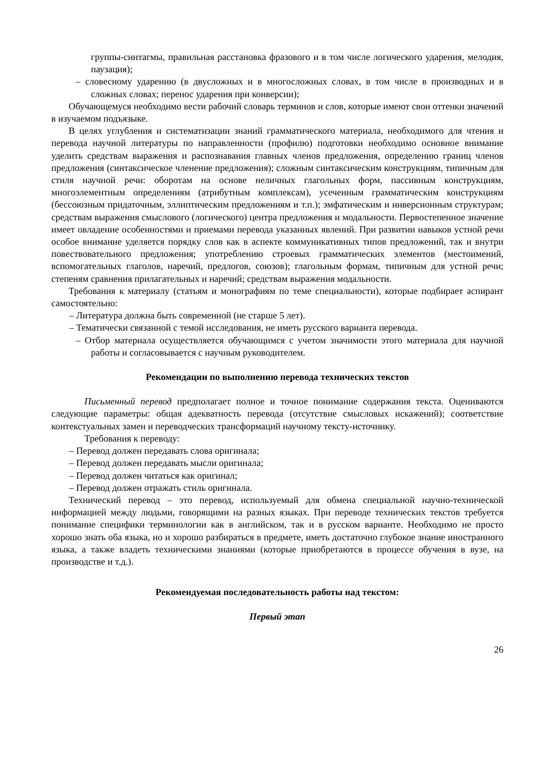группы-синтагмы, правильная расстановка фразового и в том числе логического ударения, мелодия, паузация);
– словесному ударению (в двусложных и в многосложных словах, в том числе в производных и в сложных словах; перенос ударения при конверсии);
Обучающемуся необходимо вести рабочий словарь терминов и слов, которые имеют свои оттенки значений в изучаемом подъязыке.
В целях углубления и систематизации знаний грамматического материала, необходимого для чтения и перевода научной литературы по направленности (профилю) подготовки необходимо основное внимание уделить средствам выражения и распознавания главных членов предложения, определению границ членов предложения (синтаксическое членение предложения); сложным синтаксическим конструкциям, типичным для стиля научной речи: оборотам на основе неличных глагольных форм, пассивным конструкциям, многоэлементным определениям (атрибутным комплексам), усеченным грамматическим конструкциям (бессоюзным придаточным, эллиптическим предложениям и т.п.); эмфатическим и инверсионным структурам; средствам выражения смыслового (логического) центра предложения и модальности. Первостепенное значение имеет овладение особенностями и приемами перевода указанных явлений. При развитии навыков устной речи особое внимание уделяется порядку слов как в аспекте коммуникативных типов предложений, так и внутри повествовательного предложения; употреблению строевых грамматических элементов (местоимений, вспомогательных глаголов, наречий, предлогов, союзов); глагольным формам, типичным для устной речи; степеням сравнения прилагательных и наречий; средствам выражения модальности.
Требования к материалу (статьям и монографиям по теме специальности), которые подбирает аспирант самостоятельно:
– Литература должна быть современной (не старше 5 лет).
– Тематически связанной с темой исследования, не иметь русского варианта перевода.
– Отбор материала осуществляется обучающимся с учетом значимости этого материала для научной работы и согласовывается с научным руководителем.
Рекомендации по выполнению перевода технических текстов
Письменный перевод предполагает полное и точное понимание содержания текста. Оцениваются следующие параметры: общая адекватность перевода (отсутствие смысловых искажений); соответствие контекстуальных замен и переводческих трансформаций научному тексту-источнику.
Требования к переводу:
– Перевод должен передавать слова оригинала;
– Перевод должен передавать мысли оригинала;
– Перевод должен читаться как оригинал;
– Перевод должен отражать стиль оригинала.
Технический перевод – это перевод, используемый для обмена специальной научно-технической информацией между людьми, говорящими на разных языках. При переводе технических текстов требуется понимание специфики терминологии как в английском, так и в русском варианте. Необходимо не просто хорошо знать оба языка, но и хорошо разбираться в предмете, иметь достаточно глубокое знание иностранного языка, а также владеть техническими знаниями (которые приобретаются в процессе обучения в вузе, на производстве и т.д.).
Рекомендуемая последовательность работы над текстом:
Первый этап
26